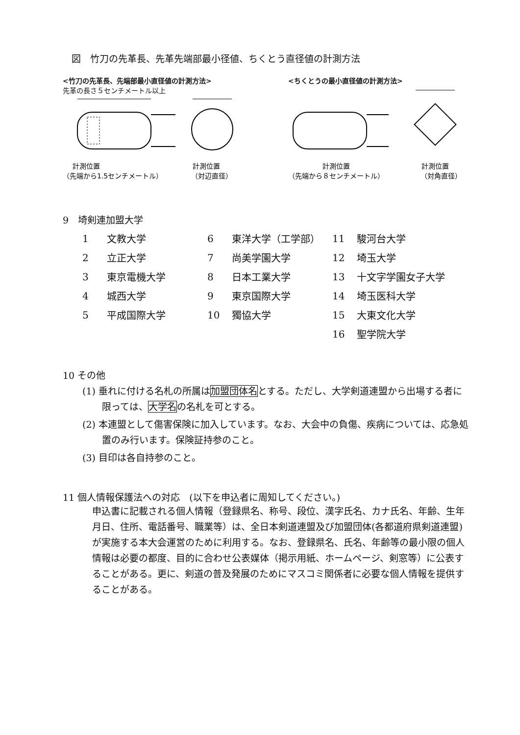図　竹刀の先革長、先革先端部最小径値、ちくとう直径値の計測方法
<竹刀の先革長、先端部最小直径値の計測方法>
先革の長さ５センチメートル以上
計測位置
（先端から1.5センチメートル）
計測位置
（対辺直径）
<ちくとうの最小直径値の計測方法>
計測位置
（先端から８センチメートル）
計測位置
（対角直径）
9　埼剣連加盟大学
| 1 | 文教大学 | 6 | 東洋大学（工学部） | 11 | 駿河台大学 |
| 2 | 立正大学 | 7 | 尚美学園大学 | 12 | 埼玉大学 |
| 3 | 東京電機大学 | 8 | 日本工業大学 | 13 | 十文字学園女子大学 |
| 4 | 城西大学 | 9 | 東京国際大学 | 14 | 埼玉医科大学 |
| 5 | 平成国際大学 | 10 | 獨協大学 | 15 | 大東文化大学 |
| | | | | 16 | 聖学院大学 |
10 その他
(1) 垂れに付ける名札の所属は加盟団体名とする。ただし、大学剣道連盟から出場する者に限っては、大学名の名札を可とする。
(2) 本連盟として傷害保険に加入しています。なお、大会中の負傷、疾病については、応急処置のみ行います。保険証持参のこと。
(3) 目印は各自持参のこと。
11 個人情報保護法への対応　(以下を申込者に周知してください。)
申込書に記載される個人情報（登録県名、称号、段位、漢字氏名、カナ氏名、年齢、生年月日、住所、電話番号、職業等）は、全日本剣道連盟及び加盟団体(各都道府県剣道連盟)が実施する本大会運営のために利用する。なお、登録県名、氏名、年齢等の最小限の個人情報は必要の都度、目的に合わせ公表媒体（掲示用紙、ホームページ、剣窓等）に公表することがある。更に、剣道の普及発展のためにマスコミ関係者に必要な個人情報を提供することがある。